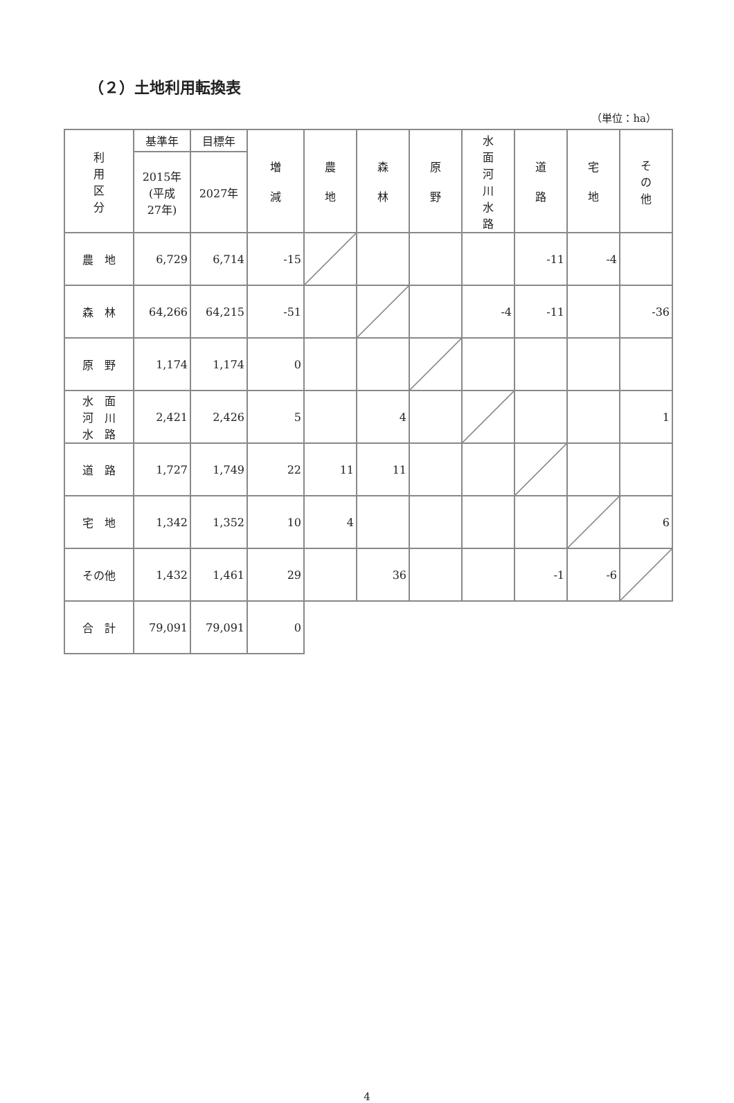（２）土地利用転換表
（単位：ha）
| 利 用 区 分 | 基準年 | 目標年 | 増 減 | 農 地 | 森 林 | 原 野 | 水 面 河 川 水 路 | 道 路 | 宅 地 | そ の 他 |
| --- | --- | --- | --- | --- | --- | --- | --- | --- | --- | --- |
| | 2015年 (平成 27年) | 2027年 | | | | | | | | |
| 農 地 | 6,729 | 6,714 | -15 | | | | | -11 | -4 | |
| 森 林 | 64,266 | 64,215 | -51 | | | | -4 | -11 | | -36 |
| 原 野 | 1,174 | 1,174 | 0 | | | | | | | |
| 水 面 河 川 水 路 | 2,421 | 2,426 | 5 | | 4 | | | | | 1 |
| 道 路 | 1,727 | 1,749 | 22 | 11 | 11 | | | | | |
| 宅 地 | 1,342 | 1,352 | 10 | 4 | | | | | | 6 |
| その他 | 1,432 | 1,461 | 29 | | 36 | | | -1 | -6 | |
| 合 計 | 79,091 | 79,091 | 0 | | | | | | | |
4